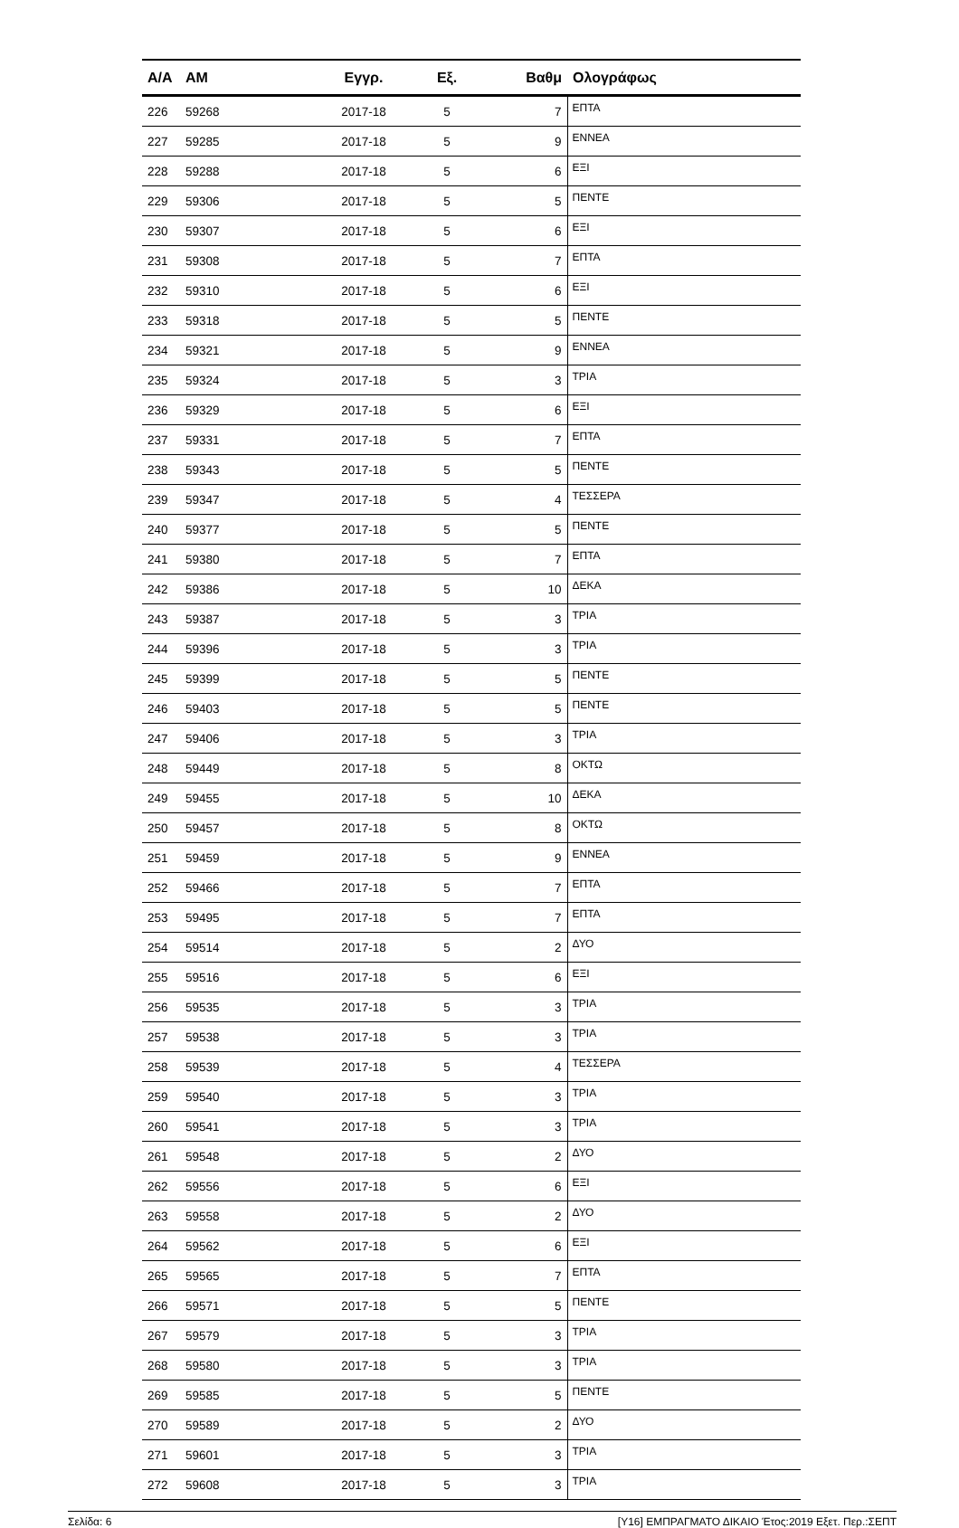| Α/Α | ΑΜ | Εγγρ. | Εξ. | Βαθμ | Ολογράφως |
| --- | --- | --- | --- | --- | --- |
| 226 | 59268 | 2017-18 | 5 | 7 | ΕΠΤΑ |
| 227 | 59285 | 2017-18 | 5 | 9 | ΕΝΝΕΑ |
| 228 | 59288 | 2017-18 | 5 | 6 | ΕΞΙ |
| 229 | 59306 | 2017-18 | 5 | 5 | ΠΕΝΤΕ |
| 230 | 59307 | 2017-18 | 5 | 6 | ΕΞΙ |
| 231 | 59308 | 2017-18 | 5 | 7 | ΕΠΤΑ |
| 232 | 59310 | 2017-18 | 5 | 6 | ΕΞΙ |
| 233 | 59318 | 2017-18 | 5 | 5 | ΠΕΝΤΕ |
| 234 | 59321 | 2017-18 | 5 | 9 | ΕΝΝΕΑ |
| 235 | 59324 | 2017-18 | 5 | 3 | ΤΡΙΑ |
| 236 | 59329 | 2017-18 | 5 | 6 | ΕΞΙ |
| 237 | 59331 | 2017-18 | 5 | 7 | ΕΠΤΑ |
| 238 | 59343 | 2017-18 | 5 | 5 | ΠΕΝΤΕ |
| 239 | 59347 | 2017-18 | 5 | 4 | ΤΕΣΣΕΡΑ |
| 240 | 59377 | 2017-18 | 5 | 5 | ΠΕΝΤΕ |
| 241 | 59380 | 2017-18 | 5 | 7 | ΕΠΤΑ |
| 242 | 59386 | 2017-18 | 5 | 10 | ΔΕΚΑ |
| 243 | 59387 | 2017-18 | 5 | 3 | ΤΡΙΑ |
| 244 | 59396 | 2017-18 | 5 | 3 | ΤΡΙΑ |
| 245 | 59399 | 2017-18 | 5 | 5 | ΠΕΝΤΕ |
| 246 | 59403 | 2017-18 | 5 | 5 | ΠΕΝΤΕ |
| 247 | 59406 | 2017-18 | 5 | 3 | ΤΡΙΑ |
| 248 | 59449 | 2017-18 | 5 | 8 | ΟΚΤΩ |
| 249 | 59455 | 2017-18 | 5 | 10 | ΔΕΚΑ |
| 250 | 59457 | 2017-18 | 5 | 8 | ΟΚΤΩ |
| 251 | 59459 | 2017-18 | 5 | 9 | ΕΝΝΕΑ |
| 252 | 59466 | 2017-18 | 5 | 7 | ΕΠΤΑ |
| 253 | 59495 | 2017-18 | 5 | 7 | ΕΠΤΑ |
| 254 | 59514 | 2017-18 | 5 | 2 | ΔΥΟ |
| 255 | 59516 | 2017-18 | 5 | 6 | ΕΞΙ |
| 256 | 59535 | 2017-18 | 5 | 3 | ΤΡΙΑ |
| 257 | 59538 | 2017-18 | 5 | 3 | ΤΡΙΑ |
| 258 | 59539 | 2017-18 | 5 | 4 | ΤΕΣΣΕΡΑ |
| 259 | 59540 | 2017-18 | 5 | 3 | ΤΡΙΑ |
| 260 | 59541 | 2017-18 | 5 | 3 | ΤΡΙΑ |
| 261 | 59548 | 2017-18 | 5 | 2 | ΔΥΟ |
| 262 | 59556 | 2017-18 | 5 | 6 | ΕΞΙ |
| 263 | 59558 | 2017-18 | 5 | 2 | ΔΥΟ |
| 264 | 59562 | 2017-18 | 5 | 6 | ΕΞΙ |
| 265 | 59565 | 2017-18 | 5 | 7 | ΕΠΤΑ |
| 266 | 59571 | 2017-18 | 5 | 5 | ΠΕΝΤΕ |
| 267 | 59579 | 2017-18 | 5 | 3 | ΤΡΙΑ |
| 268 | 59580 | 2017-18 | 5 | 3 | ΤΡΙΑ |
| 269 | 59585 | 2017-18 | 5 | 5 | ΠΕΝΤΕ |
| 270 | 59589 | 2017-18 | 5 | 2 | ΔΥΟ |
| 271 | 59601 | 2017-18 | 5 | 3 | ΤΡΙΑ |
| 272 | 59608 | 2017-18 | 5 | 3 | ΤΡΙΑ |
Σελίδα: 6 [Υ16] ΕΜΠΡΑΓΜΑΤΟ ΔΙΚΑΙΟ Έτος:2019 Εξετ. Περ.:ΣΕΠΤ